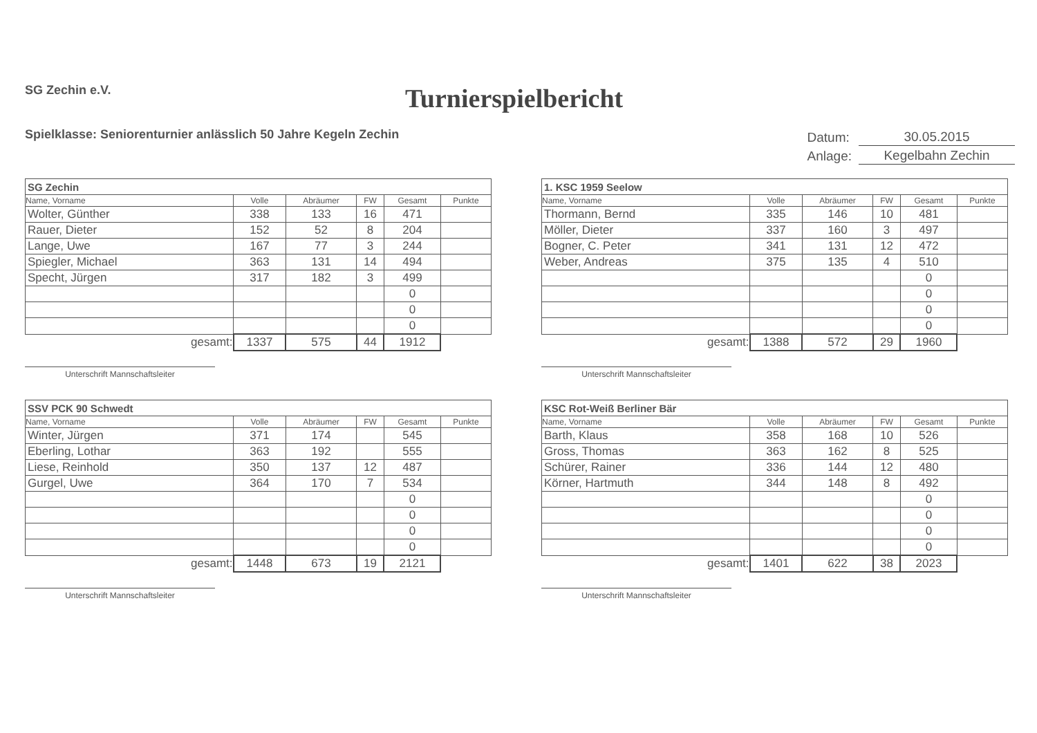SG Zechin e.V.
Turnierspielbericht
Spielklasse: Seniorenturnier anlässlich 50 Jahre Kegeln Zechin
| Datum: | 30.05.2015 |
| Anlage: | Kegelbahn Zechin |
| SG Zechin | | | | | |
| Name, Vorname | Volle | Abräumer | FW | Gesamt | Punkte |
| Wolter, Günther | 338 | 133 | 16 | 471 | |
| Rauer, Dieter | 152 | 52 | 8 | 204 | |
| Lange, Uwe | 167 | 77 | 3 | 244 | |
| Spiegler, Michael | 363 | 131 | 14 | 494 | |
| Specht, Jürgen | 317 | 182 | 3 | 499 | |
| | | | | 0 | |
| | | | | 0 | |
| | | | | 0 | |
| gesamt: | 1337 | 575 | 44 | 1912 | |
Unterschrift Mannschaftsleiter
| 1. KSC 1959 Seelow | | | | | |
| Name, Vorname | Volle | Abräumer | FW | Gesamt | Punkte |
| Thormann, Bernd | 335 | 146 | 10 | 481 | |
| Möller, Dieter | 337 | 160 | 3 | 497 | |
| Bogner, C. Peter | 341 | 131 | 12 | 472 | |
| Weber, Andreas | 375 | 135 | 4 | 510 | |
| | | | | 0 | |
| | | | | 0 | |
| | | | | 0 | |
| | | | | 0 | |
| gesamt: | 1388 | 572 | 29 | 1960 | |
Unterschrift Mannschaftsleiter
| SSV PCK 90 Schwedt | | | | | |
| Name, Vorname | Volle | Abräumer | FW | Gesamt | Punkte |
| Winter, Jürgen | 371 | 174 | | 545 | |
| Eberling, Lothar | 363 | 192 | | 555 | |
| Liese, Reinhold | 350 | 137 | 12 | 487 | |
| Gurgel, Uwe | 364 | 170 | 7 | 534 | |
| | | | | 0 | |
| | | | | 0 | |
| | | | | 0 | |
| | | | | 0 | |
| gesamt: | 1448 | 673 | 19 | 2121 | |
Unterschrift Mannschaftsleiter
| KSC Rot-Weiß Berliner Bär | | | | | |
| Name, Vorname | Volle | Abräumer | FW | Gesamt | Punkte |
| Barth, Klaus | 358 | 168 | 10 | 526 | |
| Gross, Thomas | 363 | 162 | 8 | 525 | |
| Schürer, Rainer | 336 | 144 | 12 | 480 | |
| Körner, Hartmuth | 344 | 148 | 8 | 492 | |
| | | | | 0 | |
| | | | | 0 | |
| | | | | 0 | |
| | | | | 0 | |
| gesamt: | 1401 | 622 | 38 | 2023 | |
Unterschrift Mannschaftsleiter